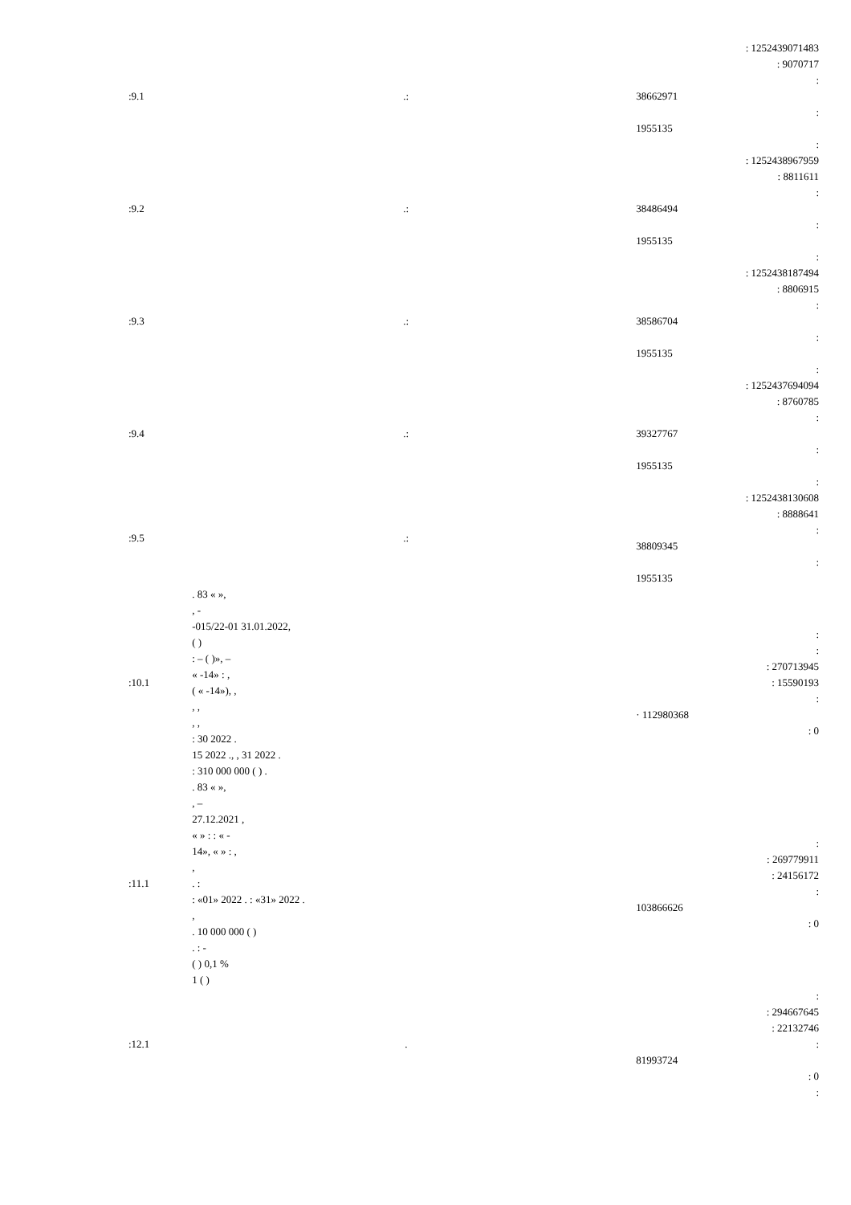| :9.1 | .: | : 1252439071483 : 9070717 : 38662971 : 1955135 : |
| :9.2 | .: | : 1252438967959 : 8811611 : 38486494 : 1955135 : |
| :9.3 | .: | : 1252438187494 : 8806915 : 38586704 : 1955135 : |
| :9.4 | .: | : 1252437694094 : 8760785 : 39327767 : 1955135 : |
| :9.5 | .: | : 1252438130608 : 8888641 : 38809345 : 1955135 |
| :10.1 | . 83 « », , - -015/22-01 31.01.2022, ( ) : – ( )», – « -14» : , ( « -14»), , , , , , : 30 2022 . 15 2022 ., , 31 2022 . : 310 000 000 ( ) . | : : : 270713945 : 15590193 : · 112980368 : 0 |
| :11.1 | . 83 « », , – 27.12.2021 , « » : : « - 14», « » : , , . : : «01» 2022 . : «31» 2022 . , . 10 000 000 ( ) . : - ( ) 0,1 % 1 ( ) | : : 269779911 : 24156172 : 103866626 : 0 |
| :12.1 | . | : : 294667645 : 22132746 : 81993724 : 0 : |